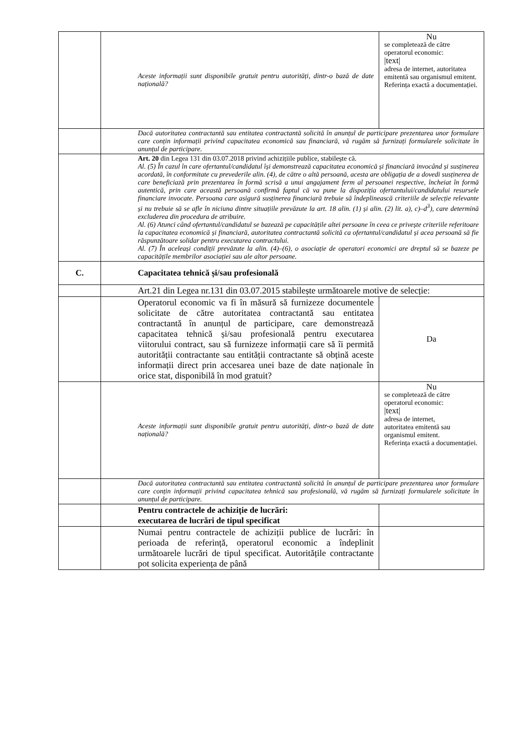| | Aceste informații sunt disponibile gratuit pentru autorități, dintr-o bază de date națională? | Nu se completează de către operatorul economic: /text/ adresa de internet, autoritatea emitentă sau organismul emitent. Referința exactă a documentației. |
| | Dacă autoritatea contractantă sau entitatea contractantă solicită în anunțul de participare prezentarea unor formulare care conțin informații privind capacitatea economică sau financiară, vă rugăm să furnizați formularele solicitate în anunțul de participare. | |
| | Art. 20 din Legea 131 din 03.07.2018 privind achizițiile publice, stabilește că. Al. (5) În cazul în care ofertantul/candidatul își demonstrează capacitatea economică și financiară invocând și susținerea acordată, în conformitate cu prevederile alin. (4), de către o altă persoană, acesta are obligația de a dovedi susținerea de care beneficiază prin prezentarea în formă scrisă a unui angajament ferm al persoanei respective, încheiat în formă autentică, prin care această persoană confirmă faptul că va pune la dispoziția ofertantului/candidatului resursele financiare invocate. Persoana care asigură susținerea financiară trebuie să îndeplinească criteriile de selecție relevante și nu trebuie să se afle în niciuna dintre situațiile prevăzute la art. 18 alin. (1) și alin. (2) lit. a), c)–d<sup>3</sup>), care determină excluderea din procedura de atribuire. Al. (6) Atunci când ofertantul/candidatul se bazează pe capacitățile altei persoane în ceea ce privește criteriile referitoare la capacitatea economică și financiară, autoritatea contractantă solicită ca ofertantul/candidatul și acea persoană să fie răspunzătoare solidar pentru executarea contractului. Al. (7) În aceleași condiții prevăzute la alin. (4)–(6), o asociație de operatori economici are dreptul să se bazeze pe capacitățile membrilor asociației sau ale altor persoane. | |
| C. | Capacitatea tehnică și/sau profesională | |
| | Art.21 din Legea nr.131 din 03.07.2015 stabilește următoarele motive de selecție: | |
| | Operatorul economic va fi în măsură să furnizeze documentele solicitate de către autoritatea contractantă sau entitatea contractantă în anunțul de participare, care demonstrează capacitatea tehnică și/sau profesională pentru executarea viitorului contract, sau să furnizeze informații care să îi permită autorității contractante sau entității contractante să obțină aceste informații direct prin accesarea unei baze de date naționale în orice stat, disponibilă în mod gratuit? | Da |
| | Aceste informații sunt disponibile gratuit pentru autorități, dintr-o bază de date națională? | Nu se completează de către operatorul economic: /text/ adresa de internet, autoritatea emitentă sau organismul emitent. Referința exactă a documentației. |
| | Dacă autoritatea contractantă sau entitatea contractantă solicită în anunțul de participare prezentarea unor formulare care conțin informații privind capacitatea tehnică sau profesională, vă rugăm să furnizați formularele solicitate în anunțul de participare. | |
| | Pentru contractele de achiziție de lucrări: executarea de lucrări de tipul specificat | |
| | Numai pentru contractele de achiziții publice de lucrări: în perioada de referință, operatorul economic a îndeplinit următoarele lucrări de tipul specificat. Autoritățile contractante pot solicita experiența de până | |